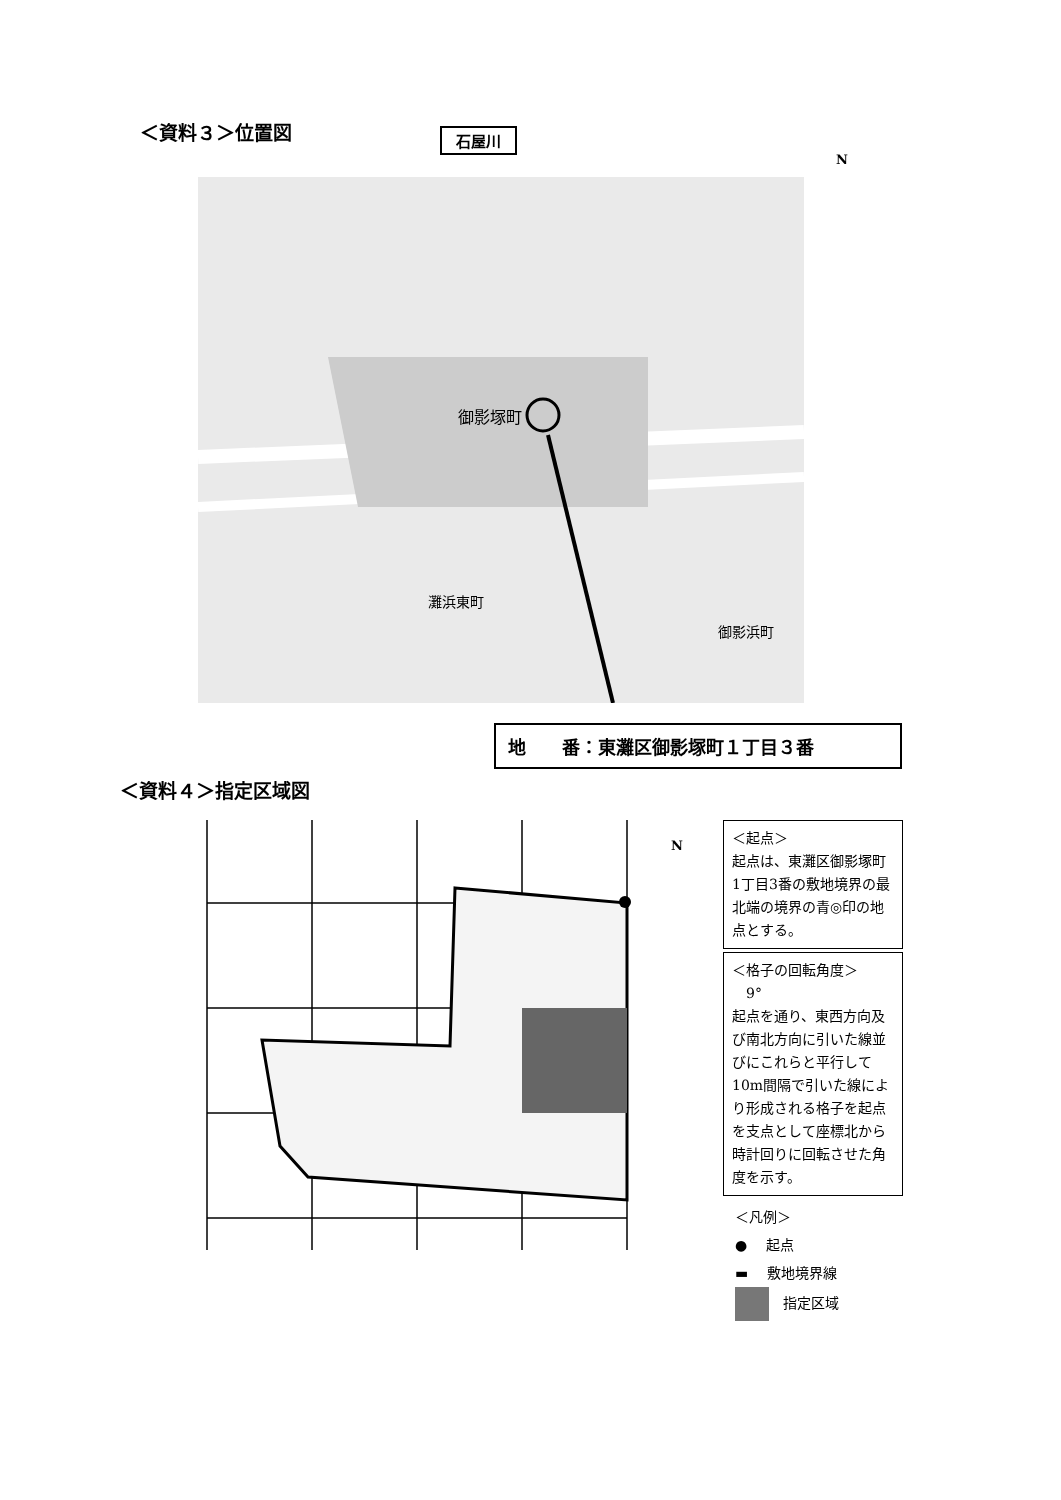＜資料３＞位置図 石屋川
御影塚町
灘浜東町
御影浜町
地　　番：東灘区御影塚町１丁目３番
＜資料４＞指定区域図
N
＜起点＞
起点は、東灘区御影塚町1丁目3番の敷地境界の最北端の境界の青◎印の地点とする。
＜格子の回転角度＞
　9°
起点を通り、東西方向及び南北方向に引いた線並びにこれらと平行して 10m間隔で引いた線により形成される格子を起点を支点として座標北から時計回りに回転させた角度を示す。
＜凡例＞
● 　起点
▬ 　敷地境界線
　指定区域
N